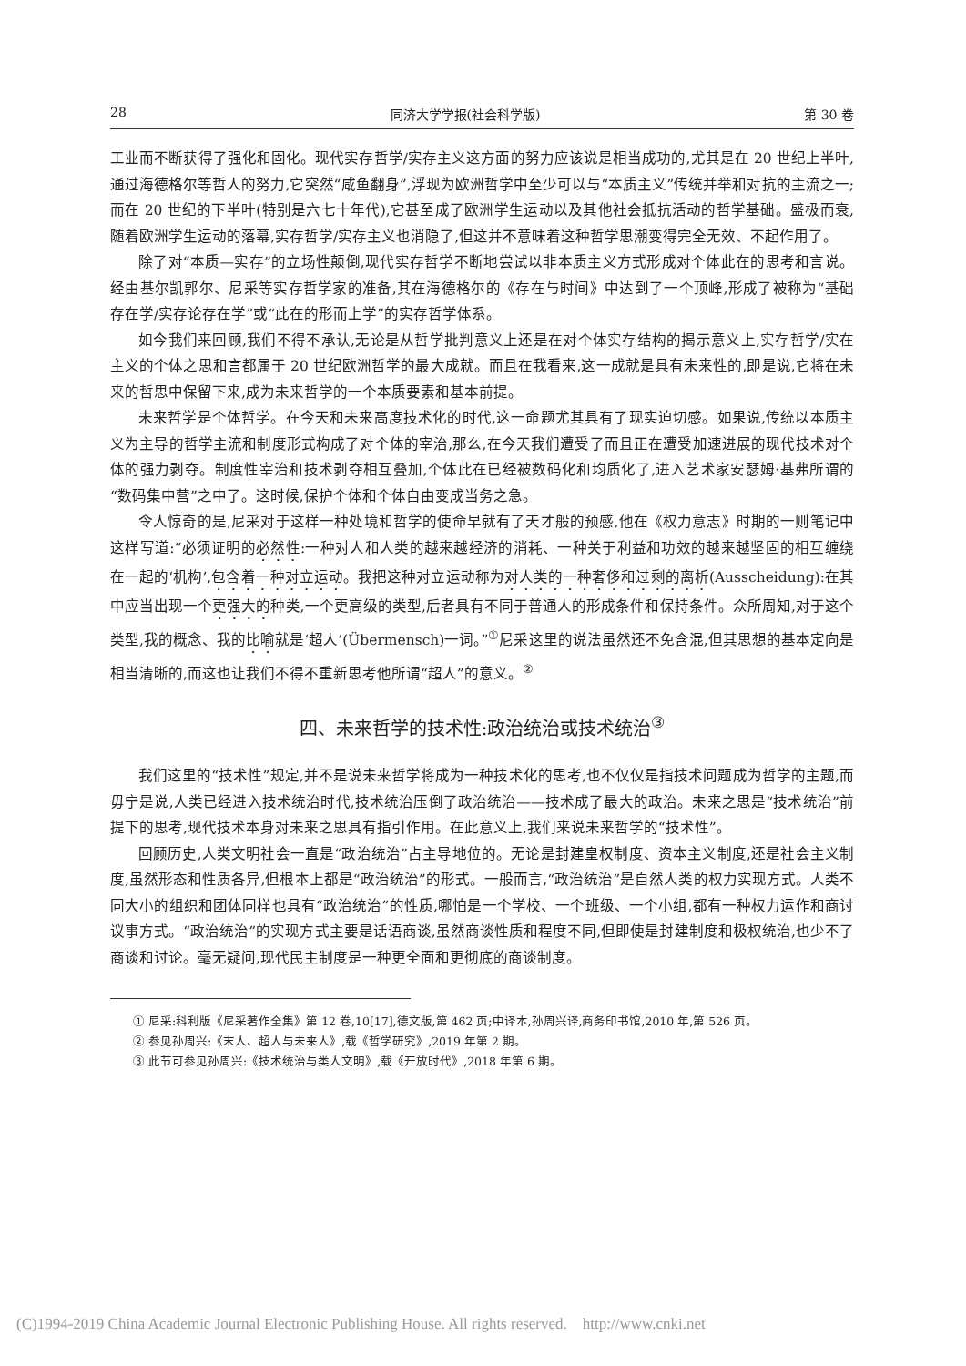28 同济大学学报(社会科学版) 第 30 卷
工业而不断获得了强化和固化。现代实存哲学/实存主义这方面的努力应该说是相当成功的,尤其是在 20 世纪上半叶,通过海德格尔等哲人的努力,它突然“咸鱼翻身”,浮现为欧洲哲学中至少可以与“本质主义”传统并举和对抗的主流之一;而在 20 世纪的下半叶(特别是六七十年代),它甚至成了欧洲学生运动以及其他社会抵抗活动的哲学基础。盛极而衰,随着欧洲学生运动的落幕,实存哲学/实存主义也消隐了,但这并不意味着这种哲学思潮变得完全无效、不起作用了。
除了对“本质—实存”的立场性颠倒,现代实存哲学不断地尝试以非本质主义方式形成对个体此在的思考和言说。经由基尔凯郭尔、尼采等实存哲学家的准备,其在海德格尔的《存在与时间》中达到了一个顶峰,形成了被称为“基础存在学/实存论存在学”或“此在的形而上学”的实存哲学体系。
如今我们来回顾,我们不得不承认,无论是从哲学批判意义上还是在对个体实存结构的揭示意义上,实存哲学/实在主义的个体之思和言都属于 20 世纪欧洲哲学的最大成就。而且在我看来,这一成就是具有未来性的,即是说,它将在未来的哲思中保留下来,成为未来哲学的一个本质要素和基本前提。
未来哲学是个体哲学。在今天和未来高度技术化的时代,这一命题尤其具有了现实迫切感。如果说,传统以本质主义为主导的哲学主流和制度形式构成了对个体的宰治,那么,在今天我们遭受了而且正在遭受加速进展的现代技术对个体的强力剥夺。制度性宰治和技术剥夺相互叠加,个体此在已经被数码化和均质化了,进入艺术家安瑟姆·基弗所谓的“数码集中营”之中了。这时候,保护个体和个体自由变成当务之急。
令人惊奇的是,尼采对于这样一种处境和哲学的使命早就有了天才般的预感,他在《权力意志》时期的一则笔记中这样写道:“必须证明的必然性:一种对人和人类的越来越经济的消耗、一种关于利益和功效的越来越坚固的相互缠绕在一起的‘机构’,包含着一种对立运动。我把这种对立运动称为对人类的一种奢侈和过剩的离析(Ausscheidung):在其中应当出现一个更强大的种类,一个更高级的类型,后者具有不同于普通人的形成条件和保持条件。众所周知,对于这个类型,我的概念、我的比喻就是‘超人’(Übermensch)一词。”<sup>①</sup>尼采这里的说法虽然还不免含混,但其思想的基本定向是相当清晰的,而这也让我们不得不重新思考他所谓“超人”的意义。<sup>②</sup>
四、未来哲学的技术性:政治统治或技术统治<sup>③</sup>
我们这里的“技术性”规定,并不是说未来哲学将成为一种技术化的思考,也不仅仅是指技术问题成为哲学的主题,而毋宁是说,人类已经进入技术统治时代,技术统治压倒了政治统治——技术成了最大的政治。未来之思是“技术统治”前提下的思考,现代技术本身对未来之思具有指引作用。在此意义上,我们来说未来哲学的“技术性”。
回顾历史,人类文明社会一直是“政治统治”占主导地位的。无论是封建皇权制度、资本主义制度,还是社会主义制度,虽然形态和性质各异,但根本上都是“政治统治”的形式。一般而言,“政治统治”是自然人类的权力实现方式。人类不同大小的组织和团体同样也具有“政治统治”的性质,哪怕是一个学校、一个班级、一个小组,都有一种权力运作和商讨议事方式。“政治统治”的实现方式主要是话语商谈,虽然商谈性质和程度不同,但即使是封建制度和极权统治,也少不了商谈和讨论。毫无疑问,现代民主制度是一种更全面和更彻底的商谈制度。
① 尼采:科利版《尼采著作全集》第 12 卷,10[17],德文版,第 462 页;中译本,孙周兴译,商务印书馆,2010 年,第 526 页。
② 参见孙周兴:《末人、超人与未来人》,载《哲学研究》,2019 年第 2 期。
③ 此节可参见孙周兴:《技术统治与类人文明》,载《开放时代》,2018 年第 6 期。
(C)1994-2019 China Academic Journal Electronic Publishing House. All rights reserved. http://www.cnki.net